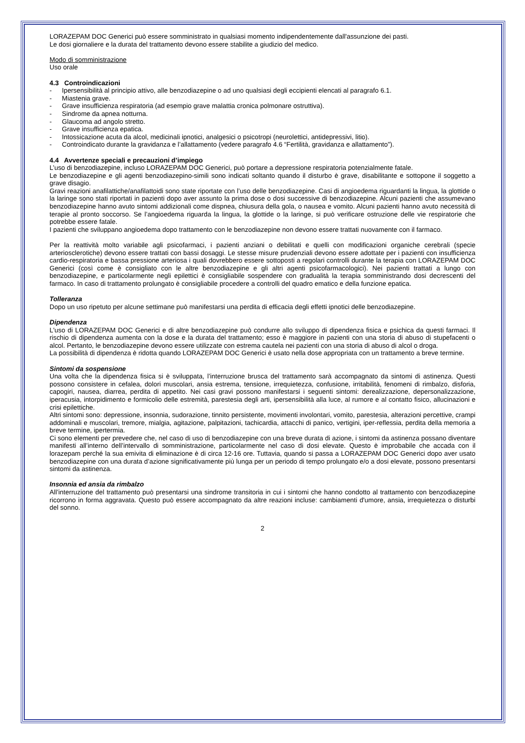LORAZEPAM DOC Generici può essere somministrato in qualsiasi momento indipendentemente dall'assunzione dei pasti.
Le dosi giornaliere e la durata del trattamento devono essere stabilite a giudizio del medico.
Modo di somministrazione
Uso orale
4.3 Controindicazioni
- Ipersensibilità al principio attivo, alle benzodiazepine o ad uno qualsiasi degli eccipienti elencati al paragrafo 6.1.
- Miastenia grave.
- Grave insufficienza respiratoria (ad esempio grave malattia cronica polmonare ostruttiva).
- Sindrome da apnea notturna.
- Glaucoma ad angolo stretto.
- Grave insufficienza epatica.
- Intossicazione acuta da alcol, medicinali ipnotici, analgesici o psicotropi (neurolettici, antidepressivi, litio).
- Controindicato durante la gravidanza e l’allattamento (vedere paragrafo 4.6 “Fertilità, gravidanza e allattamento”).
4.4 Avvertenze speciali e precauzioni d’impiego
L’uso di benzodiazepine, incluso LORAZEPAM DOC Generici, può portare a depressione respiratoria potenzialmente fatale.
Le benzodiazepine e gli agenti benzodiazepino-simili sono indicati soltanto quando il disturbo è grave, disabilitante e sottopone il soggetto a grave disagio.
Gravi reazioni anafilattiche/anafilattoidi sono state riportate con l’uso delle benzodiazepine. Casi di angioedema riguardanti la lingua, la glottide o la laringe sono stati riportati in pazienti dopo aver assunto la prima dose o dosi successive di benzodiazepine. Alcuni pazienti che assumevano benzodiazepine hanno avuto sintomi addizionali come dispnea, chiusura della gola, o nausea e vomito. Alcuni pazienti hanno avuto necessità di terapie al pronto soccorso. Se l’angioedema riguarda la lingua, la glottide o la laringe, si può verificare ostruzione delle vie respiratorie che potrebbe essere fatale.
I pazienti che sviluppano angioedema dopo trattamento con le benzodiazepine non devono essere trattati nuovamente con il farmaco.
Per la reattività molto variabile agli psicofarmaci, i pazienti anziani o debilitati e quelli con modificazioni organiche cerebrali (specie arteriosclerotiche) devono essere trattati con bassi dosaggi. Le stesse misure prudenziali devono essere adottate per i pazienti con insufficienza cardio-respiratoria e bassa pressione arteriosa i quali dovrebbero essere sottoposti a regolari controlli durante la terapia con LORAZEPAM DOC Generici (così come è consigliato con le altre benzodiazepine e gli altri agenti psicofarmacologici). Nei pazienti trattati a lungo con benzodiazepine, e particolarmente negli epilettici è consigliabile sospendere con gradualità la terapia somministrando dosi decrescenti del farmaco. In caso di trattamento prolungato è consigliabile procedere a controlli del quadro ematico e della funzione epatica.
Tolleranza
Dopo un uso ripetuto per alcune settimane può manifestarsi una perdita di efficacia degli effetti ipnotici delle benzodiazepine.
Dipendenza
L'uso di LORAZEPAM DOC Generici e di altre benzodiazepine può condurre allo sviluppo di dipendenza fisica e psichica da questi farmaci. Il rischio di dipendenza aumenta con la dose e la durata del trattamento; esso è maggiore in pazienti con una storia di abuso di stupefacenti o alcol. Pertanto, le benzodiazepine devono essere utilizzate con estrema cautela nei pazienti con una storia di abuso di alcol o droga.
La possibilità di dipendenza è ridotta quando LORAZEPAM DOC Generici è usato nella dose appropriata con un trattamento a breve termine.
Sintomi da sospensione
Una volta che la dipendenza fisica si è sviluppata, l’interruzione brusca del trattamento sarà accompagnato da sintomi di astinenza. Questi possono consistere in cefalea, dolori muscolari, ansia estrema, tensione, irrequietezza, confusione, irritabilità, fenomeni di rimbalzo, disforia, capogiri, nausea, diarrea, perdita di appetito. Nei casi gravi possono manifestarsi i seguenti sintomi: derealizzazione, depersonalizzazione, iperacusia, intorpidimento e formicolio delle estremità, parestesia degli arti, ipersensibilità alla luce, al rumore e al contatto fisico, allucinazioni e crisi epilettiche.
Altri sintomi sono: depressione, insonnia, sudorazione, tinnito persistente, movimenti involontari, vomito, parestesia, alterazioni percettive, crampi addominali e muscolari, tremore, mialgia, agitazione, palpitazioni, tachicardia, attacchi di panico, vertigini, iper-reflessia, perdita della memoria a breve termine, ipertermia.
Ci sono elementi per prevedere che, nel caso di uso di benzodiazepine con una breve durata di azione, i sintomi da astinenza possano diventare manifesti all’interno dell’intervallo di somministrazione, particolarmente nel caso di dosi elevate. Questo è improbabile che accada con il lorazepam perché la sua emivita di eliminazione è di circa 12-16 ore. Tuttavia, quando si passa a LORAZEPAM DOC Generici dopo aver usato benzodiazepine con una durata d’azione significativamente più lunga per un periodo di tempo prolungato e/o a dosi elevate, possono presentarsi sintomi da astinenza.
Insonnia ed ansia da rimbalzo
All’interruzione del trattamento può presentarsi una sindrome transitoria in cui i sintomi che hanno condotto al trattamento con benzodiazepine ricorrono in forma aggravata. Questo può essere accompagnato da altre reazioni incluse: cambiamenti d'umore, ansia, irrequietezza o disturbi del sonno.
2